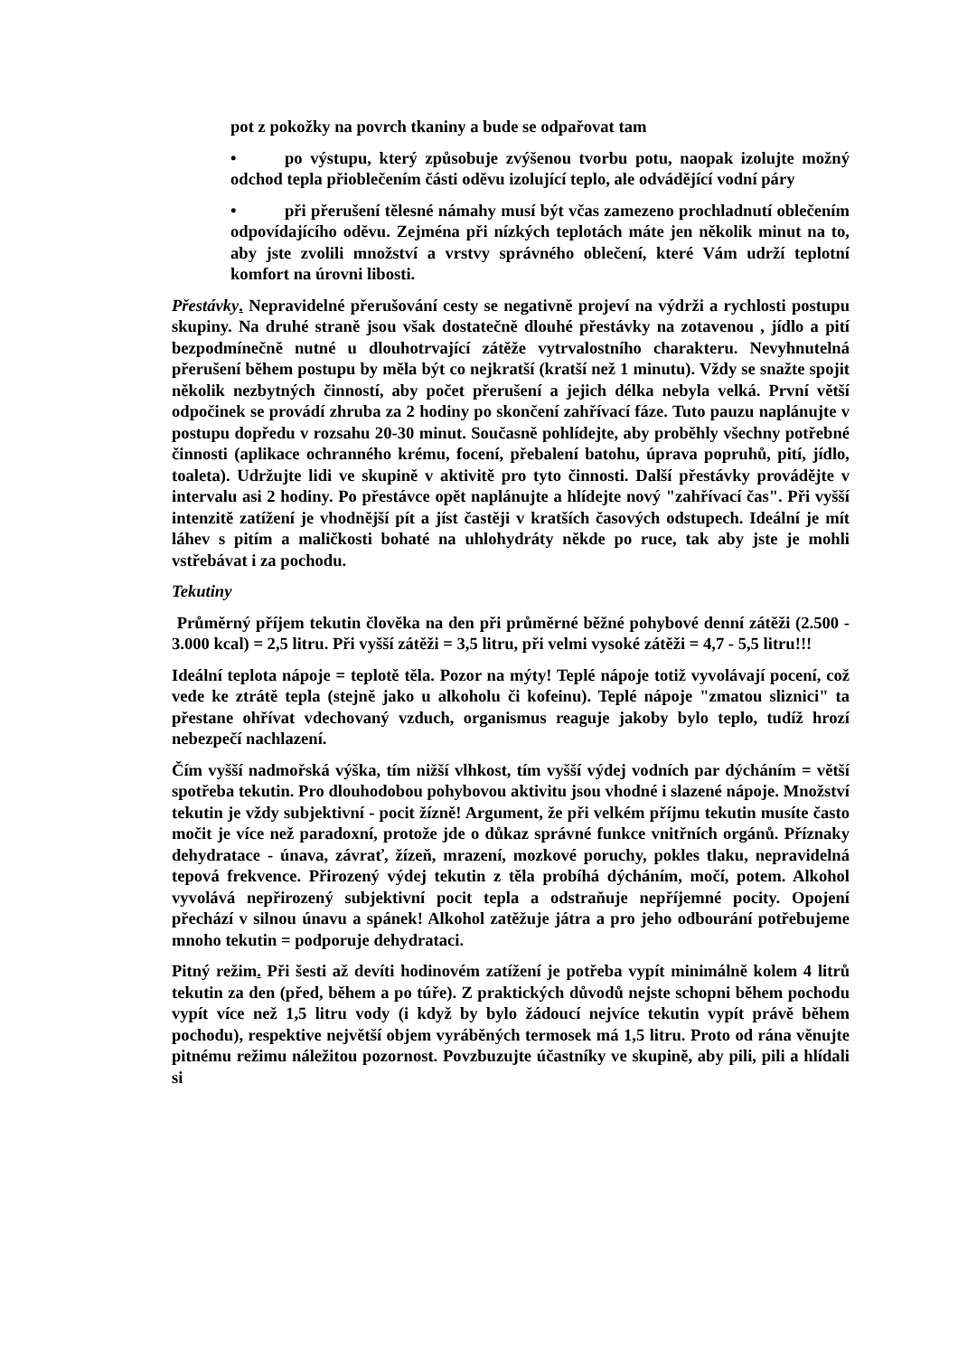pot z pokožky na povrch tkaniny a bude se odpařovat tam
• po výstupu, který způsobuje zvýšenou tvorbu potu, naopak izolujte možný odchod tepla přioblečením části oděvu izolující teplo, ale odvádějící vodní páry
• při přerušení tělesné námahy musí být včas zamezeno prochladnutí oblečením odpovídajícího oděvu. Zejména při nízkých teplotách máte jen několik minut na to, aby jste zvolili množství a vrstvy správného oblečení, které Vám udrží teplotní komfort na úrovni libosti.
Přestávky. Nepravidelné přerušování cesty se negativně projeví na výdrži a rychlosti postupu skupiny. Na druhé straně jsou však dostatečně dlouhé přestávky na zotavenou , jídlo a pití bezpodmínečně nutné u dlouhotrvající zátěže vytrvalostního charakteru. Nevyhnutelná přerušení během postupu by měla být co nejkratší (kratší než 1 minutu). Vždy se snažte spojit několik nezbytných činností, aby počet přerušení a jejich délka nebyla velká. První větší odpočinek se provádí zhruba za 2 hodiny po skončení zahřívací fáze. Tuto pauzu naplánujte v postupu dopředu v rozsahu 20-30 minut. Současně pohlídejte, aby proběhly všechny potřebné činnosti (aplikace ochranného krému, focení, přebalení batohu, úprava popruhů, pití, jídlo, toaleta). Udržujte lidi ve skupině v aktivitě pro tyto činnosti. Další přestávky provádějte v intervalu asi 2 hodiny. Po přestávce opět naplánujte a hlídejte nový "zahřívací čas". Při vyšší intenzitě zatížení je vhodnější pít a jíst častěji v kratších časových odstupech. Ideální je mít láhev s pitím a maličkosti bohaté na uhlohydráty někde po ruce, tak aby jste je mohli vstřebávat i za pochodu.
Tekutiny
Průměrný příjem tekutin člověka na den při průměrné běžné pohybové denní zátěži (2.500 - 3.000 kcal) = 2,5 litru. Při vyšší zátěži = 3,5 litru, při velmi vysoké zátěži = 4,7 - 5,5 litru!!!
Ideální teplota nápoje = teplotě těla. Pozor na mýty! Teplé nápoje totiž vyvolávají pocení, což vede ke ztrátě tepla (stejně jako u alkoholu či kofeinu). Teplé nápoje "zmatou sliznici" ta přestane ohřívat vdechovaný vzduch, organismus reaguje jakoby bylo teplo, tudíž hrozí nebezpečí nachlazení.
Čím vyšší nadmořská výška, tím nižší vlhkost, tím vyšší výdej vodních par dýcháním = větší spotřeba tekutin. Pro dlouhodobou pohybovou aktivitu jsou vhodné i slazené nápoje. Množství tekutin je vždy subjektivní - pocit žízně! Argument, že při velkém příjmu tekutin musíte často močit je více než paradoxní, protože jde o důkaz správné funkce vnitřních orgánů. Příznaky dehydratace - únava, závrať, žízeň, mrazení, mozkové poruchy, pokles tlaku, nepravidelná tepová frekvence. Přirozený výdej tekutin z těla probíhá dýcháním, močí, potem. Alkohol vyvolává nepřirozený subjektivní pocit tepla a odstraňuje nepříjemné pocity. Opojení přechází v silnou únavu a spánek! Alkohol zatěžuje játra a pro jeho odbourání potřebujeme mnoho tekutin = podporuje dehydrataci.
Pitný režim. Při šesti až devíti hodinovém zatížení je potřeba vypít minimálně kolem 4 litrů tekutin za den (před, během a po túře). Z praktických důvodů nejste schopni během pochodu vypít více než 1,5 litru vody (i když by bylo žádoucí nejvíce tekutin vypít právě během pochodu), respektive největší objem vyráběných termosek má 1,5 litru. Proto od rána věnujte pitnému režimu náležitou pozornost. Povzbuzujte účastníky ve skupině, aby pili, pili a hlídali si